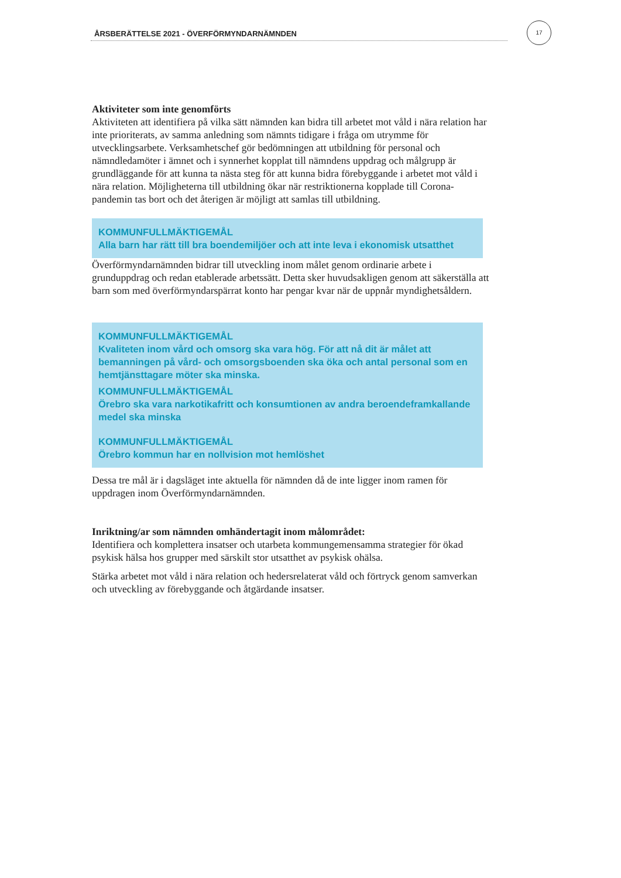ÅRSBERÄTTELSE 2021 - ÖVERFÖRMYNDARNÄMNDEN
17
Aktiviteter som inte genomförts
Aktiviteten att identifiera på vilka sätt nämnden kan bidra till arbetet mot våld i nära relation har inte prioriterats, av samma anledning som nämnts tidigare i fråga om utrymme för utvecklingsarbete. Verksamhetschef gör bedömningen att utbildning för personal och nämndledamöter i ämnet och i synnerhet kopplat till nämndens uppdrag och målgrupp är grundläggande för att kunna ta nästa steg för att kunna bidra förebyggande i arbetet mot våld i nära relation. Möjligheterna till utbildning ökar när restriktionerna kopplade till Corona-pandemin tas bort och det återigen är möjligt att samlas till utbildning.
KOMMUNFULLMÄKTIGEMÅL
Alla barn har rätt till bra boendemiljöer och att inte leva i ekonomisk utsatthet
Överförmyndarnämnden bidrar till utveckling inom målet genom ordinarie arbete i grunduppdrag och redan etablerade arbetssätt. Detta sker huvudsakligen genom att säkerställa att barn som med överförmyndarspärrat konto har pengar kvar när de uppnår myndighetsåldern.
KOMMUNFULLMÄKTIGEMÅL
Kvaliteten inom vård och omsorg ska vara hög. För att nå dit är målet att bemanningen på vård- och omsorgsboenden ska öka och antal personal som en hemtjänsttagare möter ska minska.
KOMMUNFULLMÄKTIGEMÅL
Örebro ska vara narkotikafritt och konsumtionen av andra beroendeframkallande medel ska minska
KOMMUNFULLMÄKTIGEMÅL
Örebro kommun har en nollvision mot hemlöshet
Dessa tre mål är i dagsläget inte aktuella för nämnden då de inte ligger inom ramen för uppdragen inom Överförmyndarnämnden.
Inriktning/ar som nämnden omhändertagit inom målområdet:
Identifiera och komplettera insatser och utarbeta kommungemensamma strategier för ökad psykisk hälsa hos grupper med särskilt stor utsatthet av psykisk ohälsa.
Stärka arbetet mot våld i nära relation och hedersrelaterat våld och förtryck genom samverkan och utveckling av förebyggande och åtgärdande insatser.